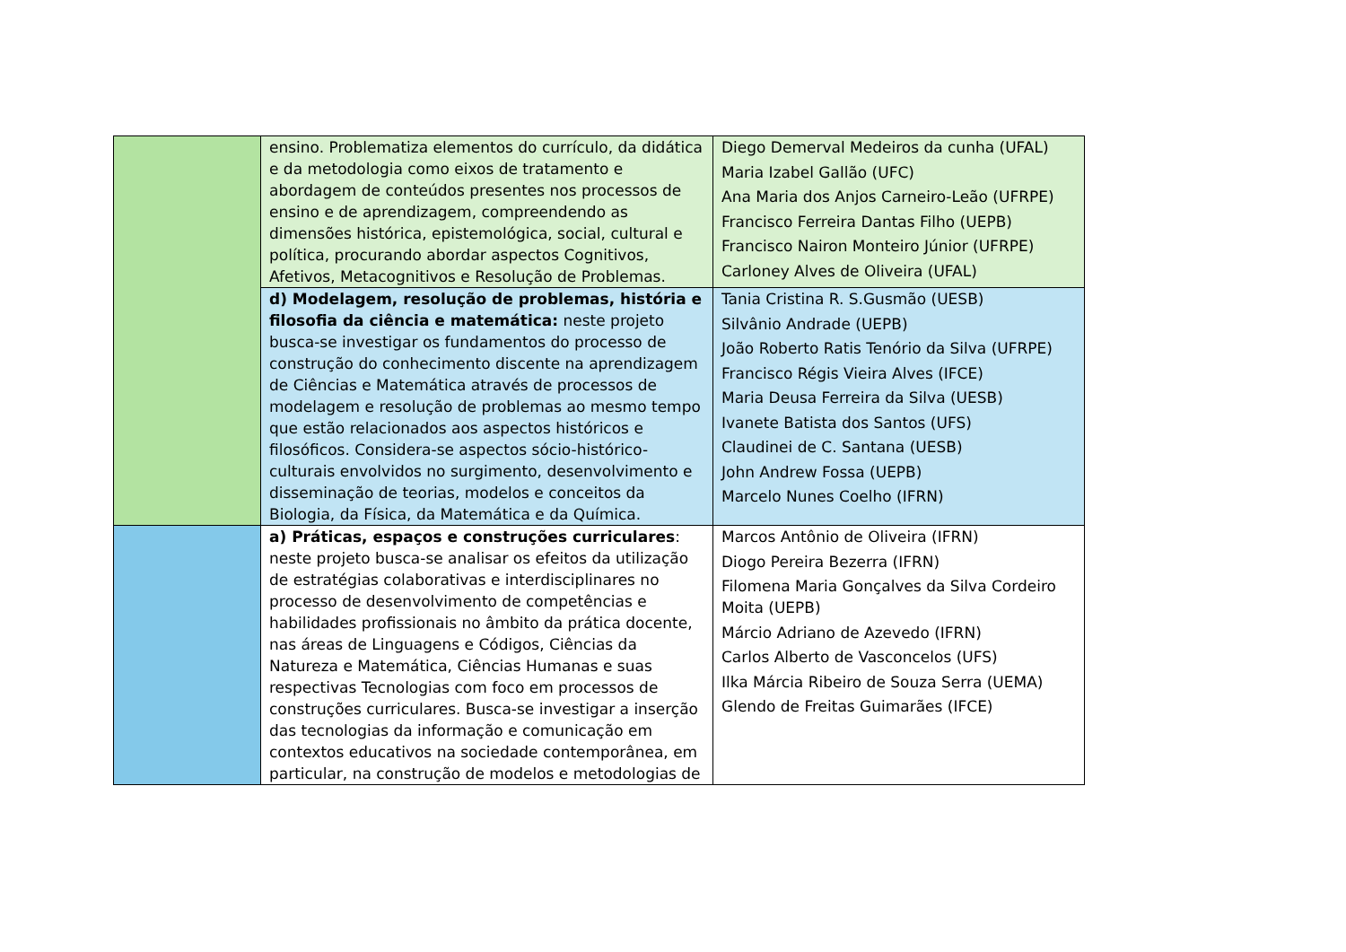| | ensino. Problematiza elementos do currículo, da didática e da metodologia como eixos de tratamento e abordagem de conteúdos presentes nos processos de ensino e de aprendizagem, compreendendo as dimensões histórica, epistemológica, social, cultural e política, procurando abordar aspectos Cognitivos, Afetivos, Metacognitivos e Resolução de Problemas. | Diego Demerval Medeiros da cunha (UFAL) Maria Izabel Gallão (UFC) Ana Maria dos Anjos Carneiro-Leão (UFRPE) Francisco Ferreira Dantas Filho (UEPB) Francisco Nairon Monteiro Júnior (UFRPE) Carloney Alves de Oliveira (UFAL) |
| | d) Modelagem, resolução de problemas, história e filosofia da ciência e matemática: neste projeto busca-se investigar os fundamentos do processo de construção do conhecimento discente na aprendizagem de Ciências e Matemática através de processos de modelagem e resolução de problemas ao mesmo tempo que estão relacionados aos aspectos históricos e filosóficos. Considera-se aspectos sócio-histórico-culturais envolvidos no surgimento, desenvolvimento e disseminação de teorias, modelos e conceitos da Biologia, da Física, da Matemática e da Química. | Tania Cristina R. S.Gusmão (UESB) Silvânio Andrade (UEPB) João Roberto Ratis Tenório da Silva (UFRPE) Francisco Régis Vieira Alves (IFCE) Maria Deusa Ferreira da Silva (UESB) Ivanete Batista dos Santos (UFS) Claudinei de C. Santana (UESB) John Andrew Fossa (UEPB) Marcelo Nunes Coelho (IFRN) |
| | a) Práticas, espaços e construções curriculares : neste projeto busca-se analisar os efeitos da utilização de estratégias colaborativas e interdisciplinares no processo de desenvolvimento de competências e habilidades profissionais no âmbito da prática docente, nas áreas de Linguagens e Códigos, Ciências da Natureza e Matemática, Ciências Humanas e suas respectivas Tecnologias com foco em processos de construções curriculares. Busca-se investigar a inserção das tecnologias da informação e comunicação em contextos educativos na sociedade contemporânea, em particular, na construção de modelos e metodologias de | Marcos Antônio de Oliveira (IFRN) Diogo Pereira Bezerra (IFRN) Filomena Maria Gonçalves da Silva Cordeiro Moita (UEPB) Márcio Adriano de Azevedo (IFRN) Carlos Alberto de Vasconcelos (UFS) Ilka Márcia Ribeiro de Souza Serra (UEMA) Glendo de Freitas Guimarães (IFCE) |